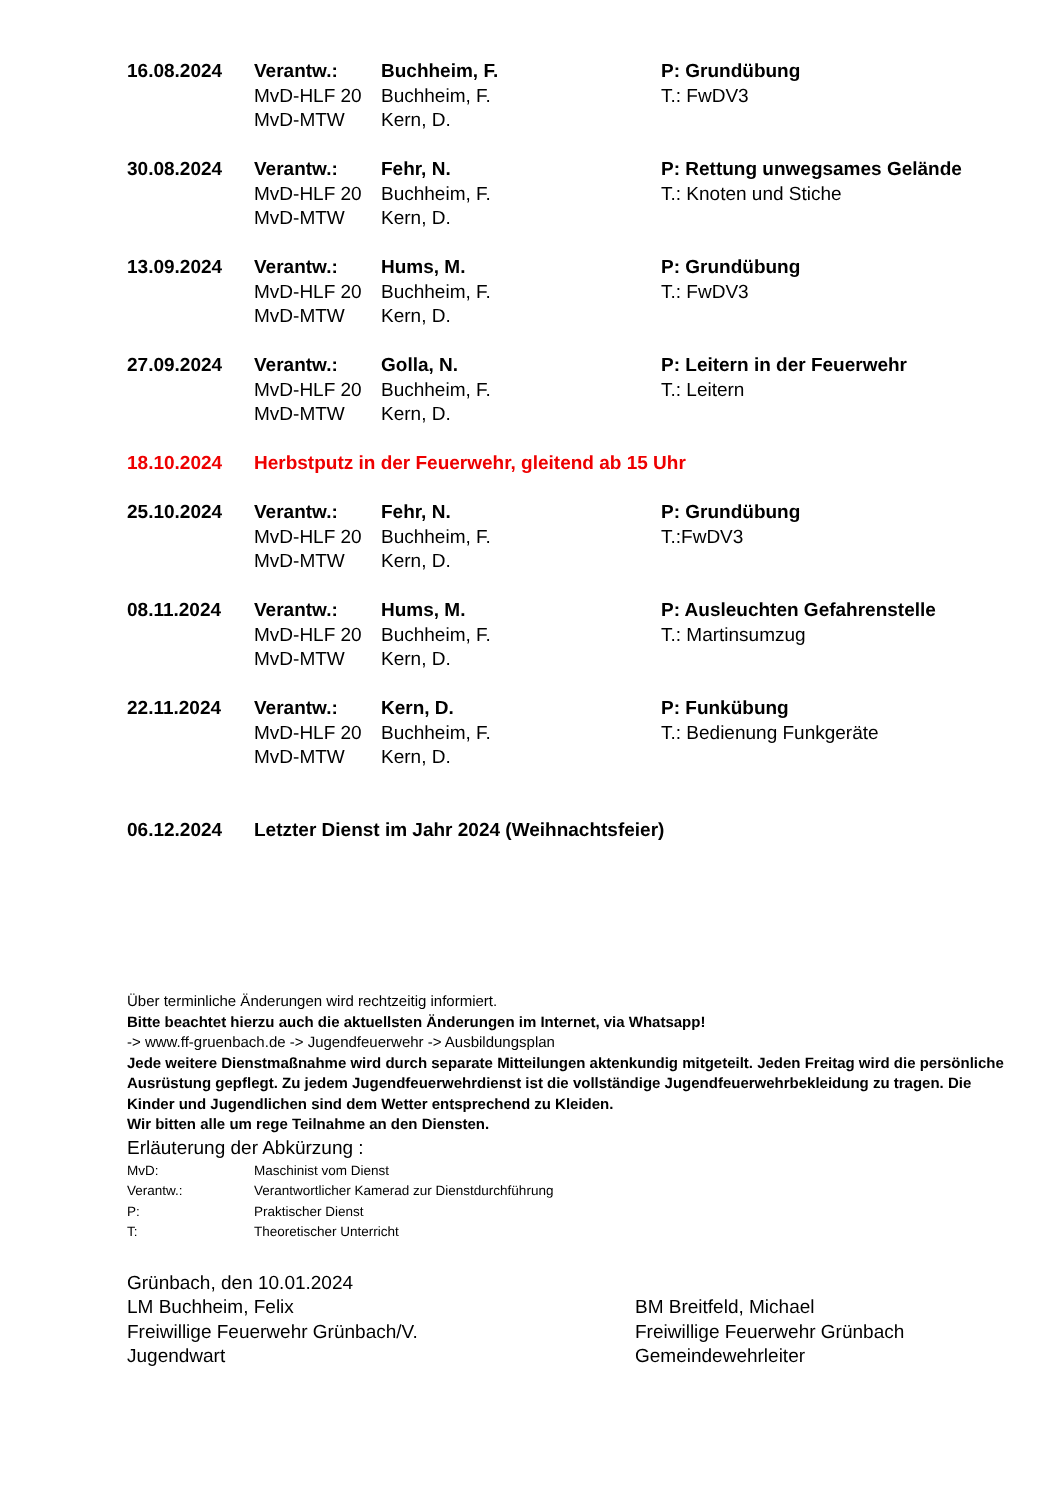| 16.08.2024 | Verantw.: | Buchheim, F. | P: Grundübung |
| | MvD-HLF 20 | Buchheim, F. | T.: FwDV3 |
| | MvD-MTW | Kern, D. | |
| 30.08.2024 | Verantw.: | Fehr, N. | P: Rettung unwegsames Gelände |
| | MvD-HLF 20 | Buchheim, F. | T.: Knoten und Stiche |
| | MvD-MTW | Kern, D. | |
| 13.09.2024 | Verantw.: | Hums, M. | P: Grundübung |
| | MvD-HLF 20 | Buchheim, F. | T.: FwDV3 |
| | MvD-MTW | Kern, D. | |
| 27.09.2024 | Verantw.: | Golla, N. | P: Leitern in der Feuerwehr |
| | MvD-HLF 20 | Buchheim, F. | T.: Leitern |
| | MvD-MTW | Kern, D. | |
| 18.10.2024 | Herbstputz in der Feuerwehr, gleitend ab 15 Uhr | | |
| 25.10.2024 | Verantw.: | Fehr, N. | P: Grundübung |
| | MvD-HLF 20 | Buchheim, F. | T.:FwDV3 |
| | MvD-MTW | Kern, D. | |
| 08.11.2024 | Verantw.: | Hums, M. | P: Ausleuchten Gefahrenstelle |
| | MvD-HLF 20 | Buchheim, F. | T.: Martinsumzug |
| | MvD-MTW | Kern, D. | |
| 22.11.2024 | Verantw.: | Kern, D. | P: Funkübung |
| | MvD-HLF 20 | Buchheim, F. | T.: Bedienung Funkgeräte |
| | MvD-MTW | Kern, D. | |
| 06.12.2024 | Letzter Dienst im Jahr 2024 (Weihnachtsfeier) | | |
Über terminliche Änderungen wird rechtzeitig informiert.
Bitte beachtet hierzu auch die aktuellsten Änderungen im Internet, via Whatsapp!
-> www.ff-gruenbach.de -> Jugendfeuerwehr -> Ausbildungsplan
Jede weitere Dienstmaßnahme wird durch separate Mitteilungen aktenkundig mitgeteilt. Jeden Freitag wird die persönliche Ausrüstung gepflegt. Zu jedem Jugendfeuerwehrdienst ist die vollständige Jugendfeuerwehrbekleidung zu tragen. Die Kinder und Jugendlichen sind dem Wetter entsprechend zu Kleiden.
Wir bitten alle um rege Teilnahme an den Diensten.
Erläuterung der Abkürzung :
| MvD: | Maschinist vom Dienst |
| Verantw.: | Verantwortlicher Kamerad zur Dienstdurchführung |
| P: | Praktischer Dienst |
| T: | Theoretischer Unterricht |
Grünbach, den 10.01.2024
LM Buchheim, Felix
Freiwillige Feuerwehr Grünbach/V.
Jugendwart
BM Breitfeld, Michael
Freiwillige Feuerwehr Grünbach
Gemeindewehrleiter